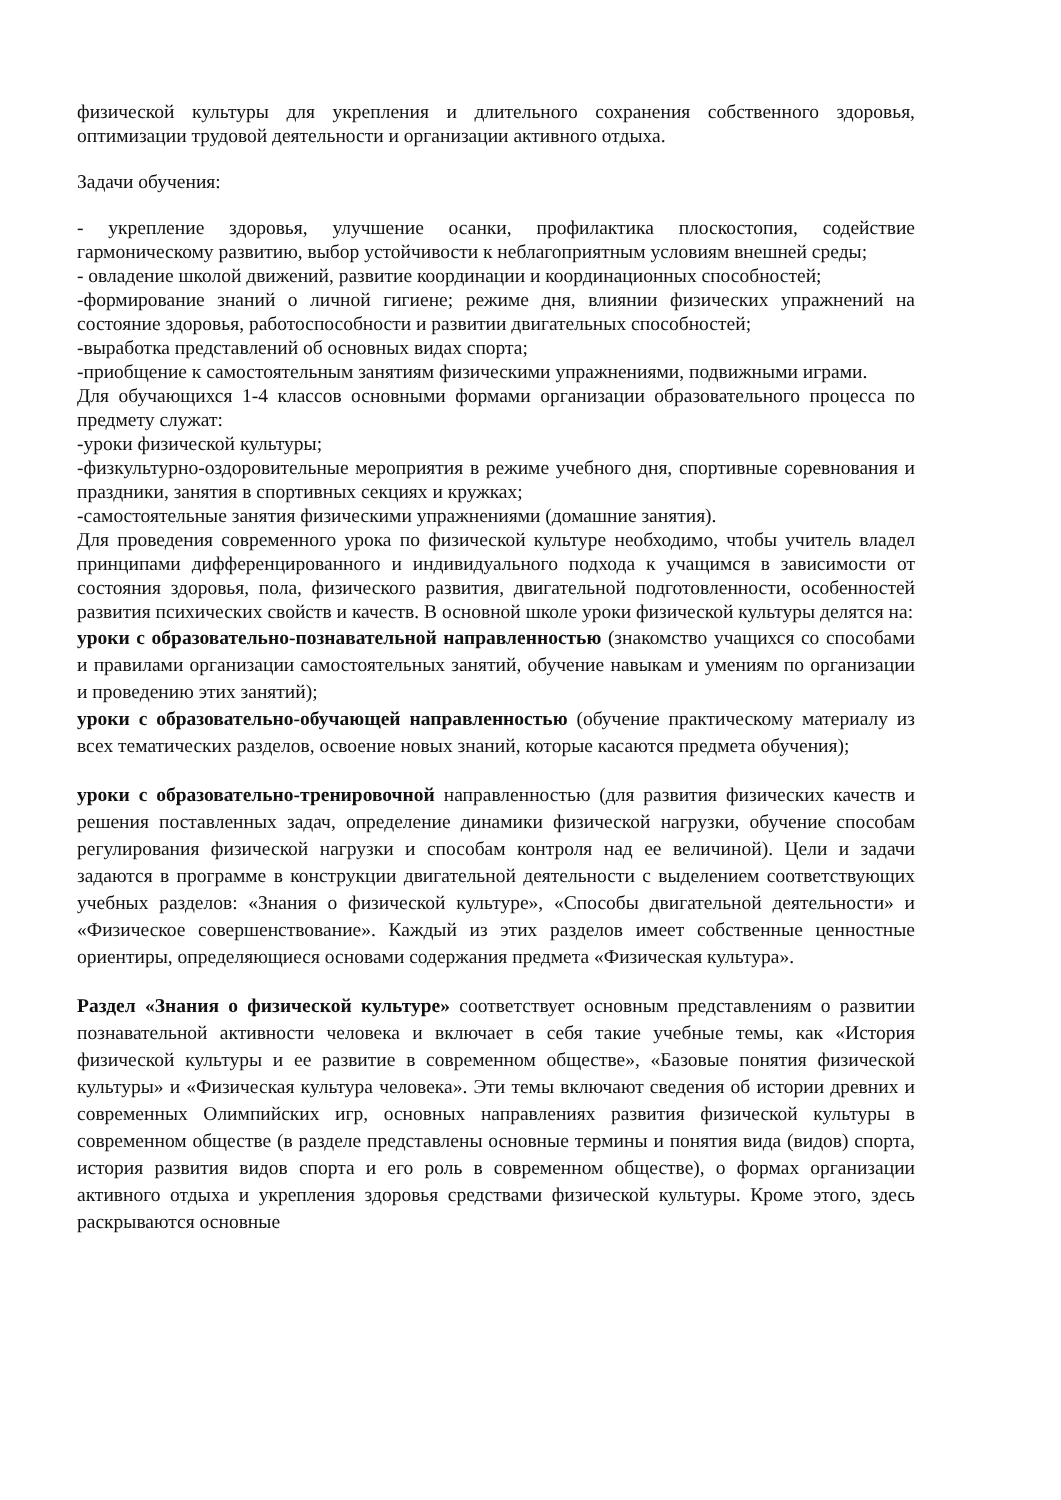физической культуры для укрепления и длительного сохранения собственного здоровья, оптимизации трудовой деятельности и организации активного отдыха.
Задачи обучения:
- укрепление здоровья, улучшение осанки, профилактика плоскостопия, содействие гармоническому развитию, выбор устойчивости к неблагоприятным условиям внешней среды;
- овладение школой движений, развитие координации и координационных способностей;
-формирование знаний о личной гигиене; режиме дня, влиянии физических упражнений на состояние здоровья, работоспособности и развитии двигательных способностей;
-выработка представлений об основных видах спорта;
-приобщение к самостоятельным занятиям физическими упражнениями, подвижными играми.
Для обучающихся 1-4 классов основными формами организации образовательного процесса по предмету служат:
-уроки физической культуры;
-физкультурно-оздоровительные мероприятия в режиме учебного дня, спортивные соревнования и праздники, занятия в спортивных секциях и кружках;
-самостоятельные занятия физическими упражнениями (домашние занятия).
Для проведения современного урока по физической культуре необходимо, чтобы учитель владел принципами дифференцированного и индивидуального подхода к учащимся в зависимости от состояния здоровья, пола, физического развития, двигательной подготовленности, особенностей развития психических свойств и качеств. В основной школе уроки физической культуры делятся на:
уроки с образовательно-познавательной направленностью (знакомство учащихся со способами и правилами организации самостоятельных занятий, обучение навыкам и умениям по организации и проведению этих занятий);
уроки с образовательно-обучающей направленностью (обучение практическому материалу из всех тематических разделов, освоение новых знаний, которые касаются предмета обучения);
уроки с образовательно-тренировочной направленностью (для развития физических качеств и решения поставленных задач, определение динамики физической нагрузки, обучение способам регулирования физической нагрузки и способам контроля над ее величиной). Цели и задачи задаются в программе в конструкции двигательной деятельности с выделением соответствующих учебных разделов: «Знания о физической культуре», «Способы двигательной деятельности» и «Физическое совершенствование». Каждый из этих разделов имеет собственные ценностные ориентиры, определяющиеся основами содержания предмета «Физическая культура».
Раздел «Знания о физической культуре» соответствует основным представлениям о развитии познавательной активности человека и включает в себя такие учебные темы, как «История физической культуры и ее развитие в современном обществе», «Базовые понятия физической культуры» и «Физическая культура человека». Эти темы включают сведения об истории древних и современных Олимпийских игр, основных направлениях развития физической культуры в современном обществе (в разделе представлены основные термины и понятия вида (видов) спорта, история развития видов спорта и его роль в современном обществе), о формах организации активного отдыха и укрепления здоровья средствами физической культуры. Кроме этого, здесь раскрываются основные